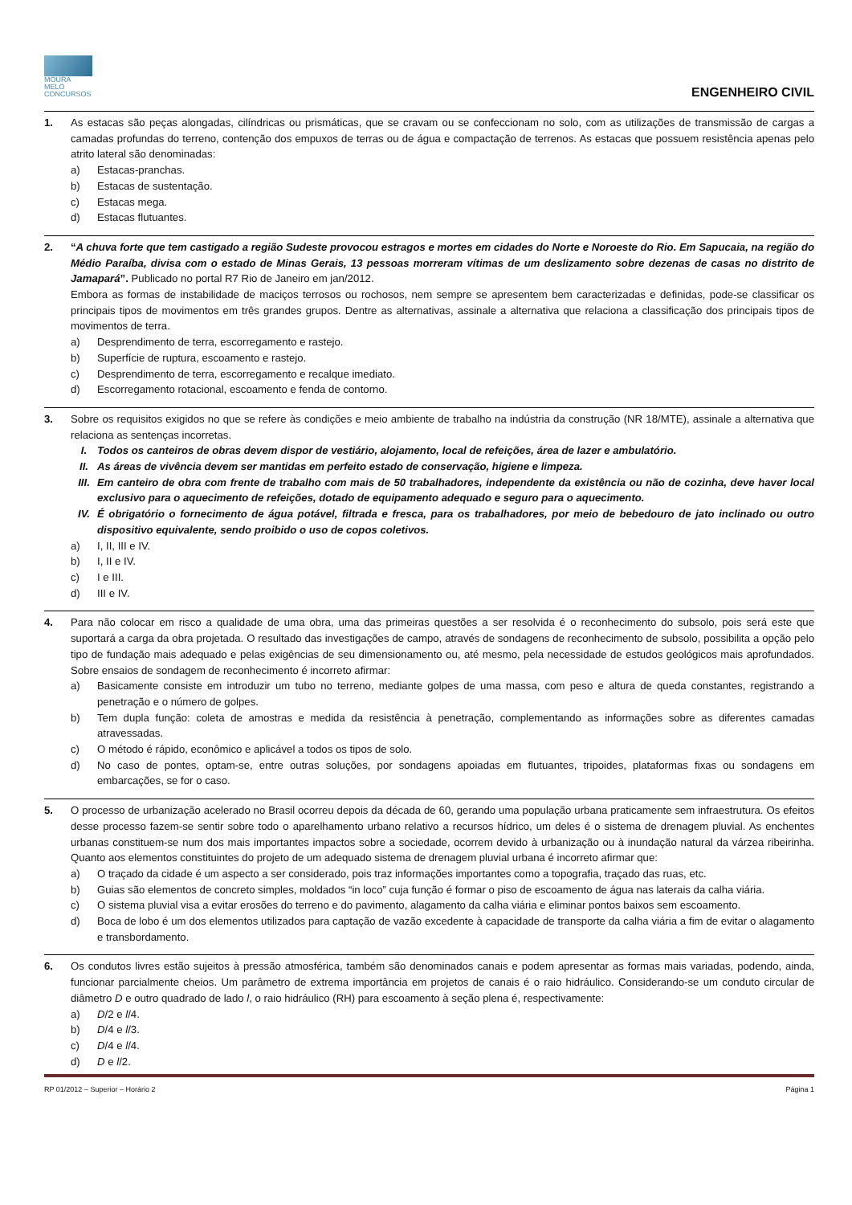MOURA MELO
CONCURSOS
ENGENHEIRO CIVIL
1. As estacas são peças alongadas, cilíndricas ou prismáticas, que se cravam ou se confeccionam no solo, com as utilizações de transmissão de cargas a camadas profundas do terreno, contenção dos empuxos de terras ou de água e compactação de terrenos. As estacas que possuem resistência apenas pelo atrito lateral são denominadas:
a) Estacas-pranchas.
b) Estacas de sustentação.
c) Estacas mega.
d) Estacas flutuantes.
2. “A chuva forte que tem castigado a região Sudeste provocou estragos e mortes em cidades do Norte e Noroeste do Rio. Em Sapucaia, na região do Médio Paraíba, divisa com o estado de Minas Gerais, 13 pessoas morreram vítimas de um deslizamento sobre dezenas de casas no distrito de Jamapará”. Publicado no portal R7 Rio de Janeiro em jan/2012.
Embora as formas de instabilidade de maciços terrosos ou rochosos, nem sempre se apresentem bem caracterizadas e definidas, pode-se classificar os principais tipos de movimentos em três grandes grupos. Dentre as alternativas, assinale a alternativa que relaciona a classificação dos principais tipos de movimentos de terra.
a) Desprendimento de terra, escorregamento e rastejo.
b) Superfície de ruptura, escoamento e rastejo.
c) Desprendimento de terra, escorregamento e recalque imediato.
d) Escorregamento rotacional, escoamento e fenda de contorno.
3. Sobre os requisitos exigidos no que se refere às condições e meio ambiente de trabalho na indústria da construção (NR 18/MTE), assinale a alternativa que relaciona as sentenças incorretas.
I. Todos os canteiros de obras devem dispor de vestiário, alojamento, local de refeições, área de lazer e ambulatório.
II. As áreas de vivência devem ser mantidas em perfeito estado de conservação, higiene e limpeza.
III. Em canteiro de obra com frente de trabalho com mais de 50 trabalhadores, independente da existência ou não de cozinha, deve haver local exclusivo para o aquecimento de refeições, dotado de equipamento adequado e seguro para o aquecimento.
IV. É obrigatório o fornecimento de água potável, filtrada e fresca, para os trabalhadores, por meio de bebedouro de jato inclinado ou outro dispositivo equivalente, sendo proibido o uso de copos coletivos.
a) I, II, III e IV.
b) I, II e IV.
c) I e III.
d) III e IV.
4. Para não colocar em risco a qualidade de uma obra, uma das primeiras questões a ser resolvida é o reconhecimento do subsolo, pois será este que suportará a carga da obra projetada. O resultado das investigações de campo, através de sondagens de reconhecimento de subsolo, possibilita a opção pelo tipo de fundação mais adequado e pelas exigências de seu dimensionamento ou, até mesmo, pela necessidade de estudos geológicos mais aprofundados. Sobre ensaios de sondagem de reconhecimento é incorreto afirmar:
a) Basicamente consiste em introduzir um tubo no terreno, mediante golpes de uma massa, com peso e altura de queda constantes, registrando a penetração e o número de golpes.
b) Tem dupla função: coleta de amostras e medida da resistência à penetração, complementando as informações sobre as diferentes camadas atravessadas.
c) O método é rápido, econômico e aplicável a todos os tipos de solo.
d) No caso de pontes, optam-se, entre outras soluções, por sondagens apoiadas em flutuantes, tripoides, plataformas fixas ou sondagens em embarcações, se for o caso.
5. O processo de urbanização acelerado no Brasil ocorreu depois da década de 60, gerando uma população urbana praticamente sem infraestrutura. Os efeitos desse processo fazem-se sentir sobre todo o aparelhamento urbano relativo a recursos hídrico, um deles é o sistema de drenagem pluvial. As enchentes urbanas constituem-se num dos mais importantes impactos sobre a sociedade, ocorrem devido à urbanização ou à inundação natural da várzea ribeirinha. Quanto aos elementos constituintes do projeto de um adequado sistema de drenagem pluvial urbana é incorreto afirmar que:
a) O traçado da cidade é um aspecto a ser considerado, pois traz informações importantes como a topografia, traçado das ruas, etc.
b) Guias são elementos de concreto simples, moldados “in loco” cuja função é formar o piso de escoamento de água nas laterais da calha viária.
c) O sistema pluvial visa a evitar erosões do terreno e do pavimento, alagamento da calha viária e eliminar pontos baixos sem escoamento.
d) Boca de lobo é um dos elementos utilizados para captação de vazão excedente à capacidade de transporte da calha viária a fim de evitar o alagamento e transbordamento.
6. Os condutos livres estão sujeitos à pressão atmosférica, também são denominados canais e podem apresentar as formas mais variadas, podendo, ainda, funcionar parcialmente cheios. Um parâmetro de extrema importância em projetos de canais é o raio hidráulico. Considerando-se um conduto circular de diâmetro D e outro quadrado de lado l, o raio hidráulico (RH) para escoamento à seção plena é, respectivamente:
a) D/2 e l/4.
b) D/4 e l/3.
c) D/4 e l/4.
d) D e l/2.
RP 01/2012 – Superior – Horário 2 Página 1